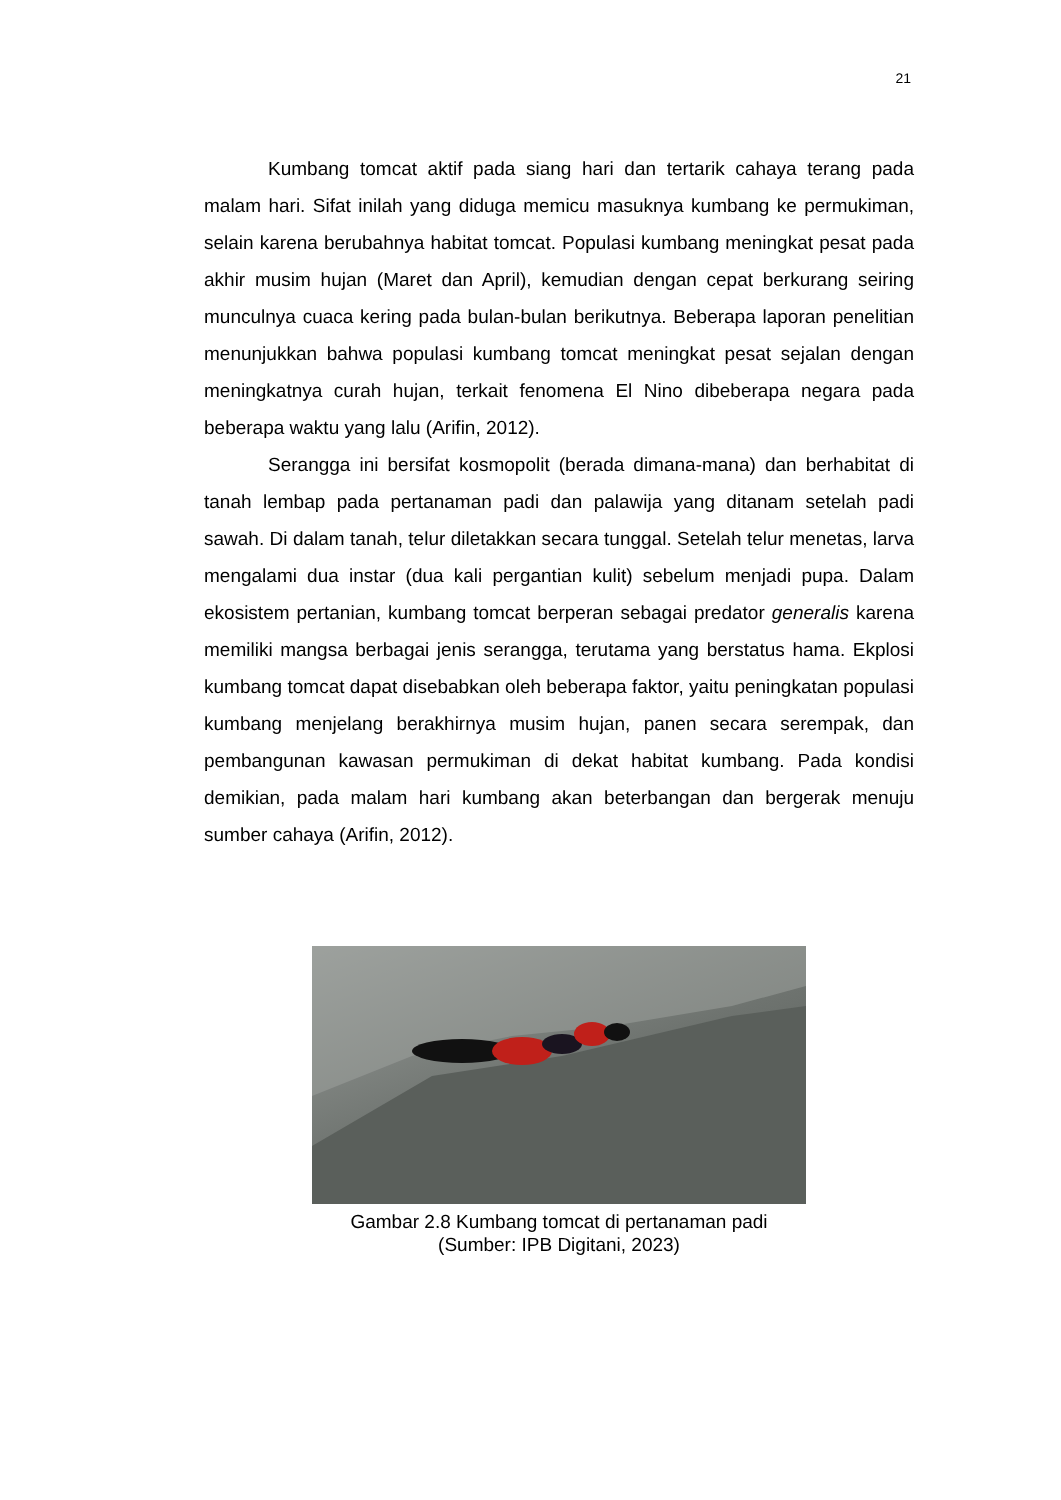21
Kumbang tomcat aktif pada siang hari dan tertarik cahaya terang pada malam hari. Sifat inilah yang diduga memicu masuknya kumbang ke permukiman, selain karena berubahnya habitat tomcat. Populasi kumbang meningkat pesat pada akhir musim hujan (Maret dan April), kemudian dengan cepat berkurang seiring munculnya cuaca kering pada bulan-bulan berikutnya. Beberapa laporan penelitian menunjukkan bahwa populasi kumbang tomcat meningkat pesat sejalan dengan meningkatnya curah hujan, terkait fenomena El Nino dibeberapa negara pada beberapa waktu yang lalu (Arifin, 2012).
Serangga ini bersifat kosmopolit (berada dimana-mana) dan berhabitat di tanah lembap pada pertanaman padi dan palawija yang ditanam setelah padi sawah. Di dalam tanah, telur diletakkan secara tunggal. Setelah telur menetas, larva mengalami dua instar (dua kali pergantian kulit) sebelum menjadi pupa. Dalam ekosistem pertanian, kumbang tomcat berperan sebagai predator generalis karena memiliki mangsa berbagai jenis serangga, terutama yang berstatus hama. Ekplosi kumbang tomcat dapat disebabkan oleh beberapa faktor, yaitu peningkatan populasi kumbang menjelang berakhirnya musim hujan, panen secara serempak, dan pembangunan kawasan permukiman di dekat habitat kumbang. Pada kondisi demikian, pada malam hari kumbang akan beterbangan dan bergerak menuju sumber cahaya (Arifin, 2012).
Gambar 2.8 Kumbang tomcat di pertanaman padi
(Sumber: IPB Digitani, 2023)